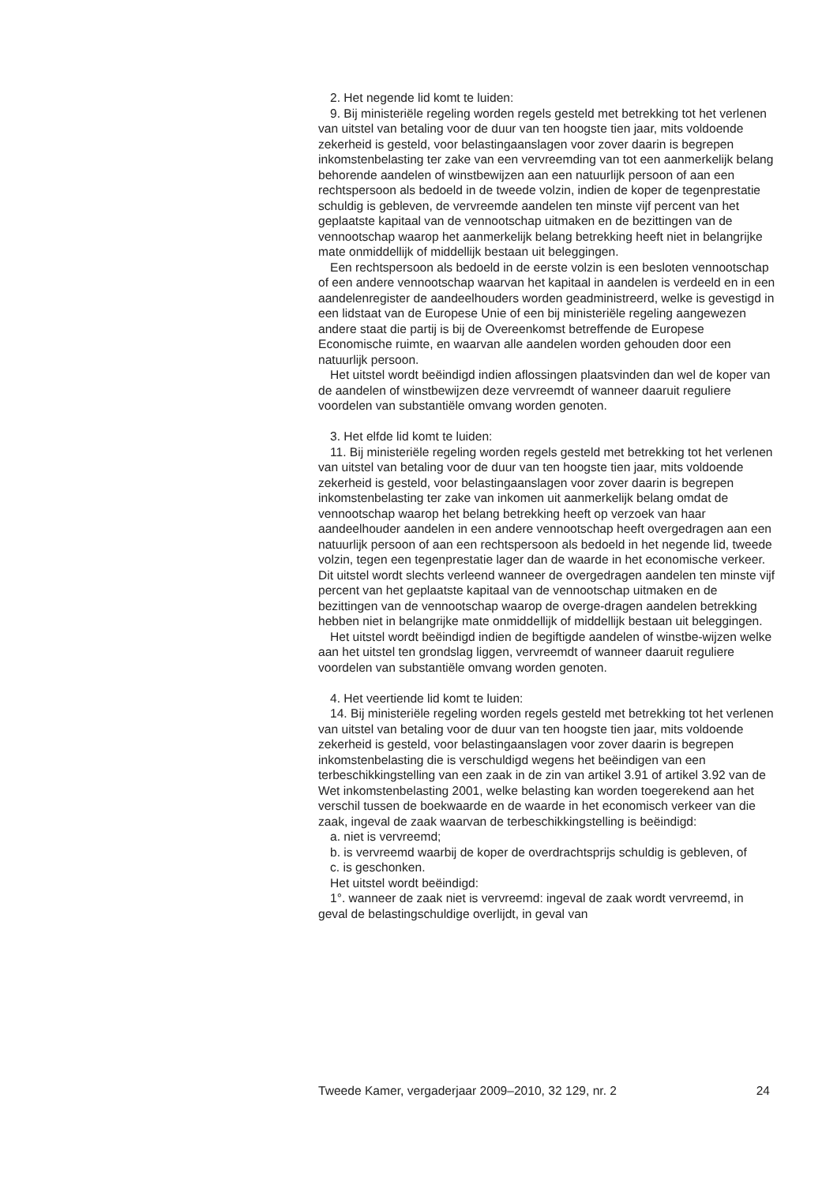2. Het negende lid komt te luiden:
9. Bij ministeriële regeling worden regels gesteld met betrekking tot het verlenen van uitstel van betaling voor de duur van ten hoogste tien jaar, mits voldoende zekerheid is gesteld, voor belastingaanslagen voor zover daarin is begrepen inkomstenbelasting ter zake van een vervreemding van tot een aanmerkelijk belang behorende aandelen of winstbewijzen aan een natuurlijk persoon of aan een rechtspersoon als bedoeld in de tweede volzin, indien de koper de tegenprestatie schuldig is gebleven, de vervreemde aandelen ten minste vijf percent van het geplaatste kapitaal van de vennootschap uitmaken en de bezittingen van de vennootschap waarop het aanmerkelijk belang betrekking heeft niet in belangrijke mate onmiddellijk of middellijk bestaan uit beleggingen.
Een rechtspersoon als bedoeld in de eerste volzin is een besloten vennootschap of een andere vennootschap waarvan het kapitaal in aandelen is verdeeld en in een aandelenregister de aandeelhouders worden geadministreerd, welke is gevestigd in een lidstaat van de Europese Unie of een bij ministeriële regeling aangewezen andere staat die partij is bij de Overeenkomst betreffende de Europese Economische ruimte, en waarvan alle aandelen worden gehouden door een natuurlijk persoon.
Het uitstel wordt beëindigd indien aflossingen plaatsvinden dan wel de koper van de aandelen of winstbewijzen deze vervreemdt of wanneer daaruit reguliere voordelen van substantiële omvang worden genoten.
3. Het elfde lid komt te luiden:
11. Bij ministeriële regeling worden regels gesteld met betrekking tot het verlenen van uitstel van betaling voor de duur van ten hoogste tien jaar, mits voldoende zekerheid is gesteld, voor belastingaanslagen voor zover daarin is begrepen inkomstenbelasting ter zake van inkomen uit aanmerkelijk belang omdat de vennootschap waarop het belang betrekking heeft op verzoek van haar aandeelhouder aandelen in een andere vennootschap heeft overgedragen aan een natuurlijk persoon of aan een rechtspersoon als bedoeld in het negende lid, tweede volzin, tegen een tegenprestatie lager dan de waarde in het economische verkeer. Dit uitstel wordt slechts verleend wanneer de overgedragen aandelen ten minste vijf percent van het geplaatste kapitaal van de vennootschap uitmaken en de bezittingen van de vennootschap waarop de overge-dragen aandelen betrekking hebben niet in belangrijke mate onmiddellijk of middellijk bestaan uit beleggingen.
Het uitstel wordt beëindigd indien de begiftigde aandelen of winstbe-wijzen welke aan het uitstel ten grondslag liggen, vervreemdt of wanneer daaruit reguliere voordelen van substantiële omvang worden genoten.
4. Het veertiende lid komt te luiden:
14. Bij ministeriële regeling worden regels gesteld met betrekking tot het verlenen van uitstel van betaling voor de duur van ten hoogste tien jaar, mits voldoende zekerheid is gesteld, voor belastingaanslagen voor zover daarin is begrepen inkomstenbelasting die is verschuldigd wegens het beëindigen van een terbeschikkingstelling van een zaak in de zin van artikel 3.91 of artikel 3.92 van de Wet inkomstenbelasting 2001, welke belasting kan worden toegerekend aan het verschil tussen de boekwaarde en de waarde in het economisch verkeer van die zaak, ingeval de zaak waarvan de terbeschikkingstelling is beëindigd:
a. niet is vervreemd;
b. is vervreemd waarbij de koper de overdrachtsprijs schuldig is gebleven, of
c. is geschonken.
Het uitstel wordt beëindigd:
1°. wanneer de zaak niet is vervreemd: ingeval de zaak wordt vervreemd, in geval de belastingschuldige overlijdt, in geval van
Tweede Kamer, vergaderjaar 2009–2010, 32 129, nr. 2 24